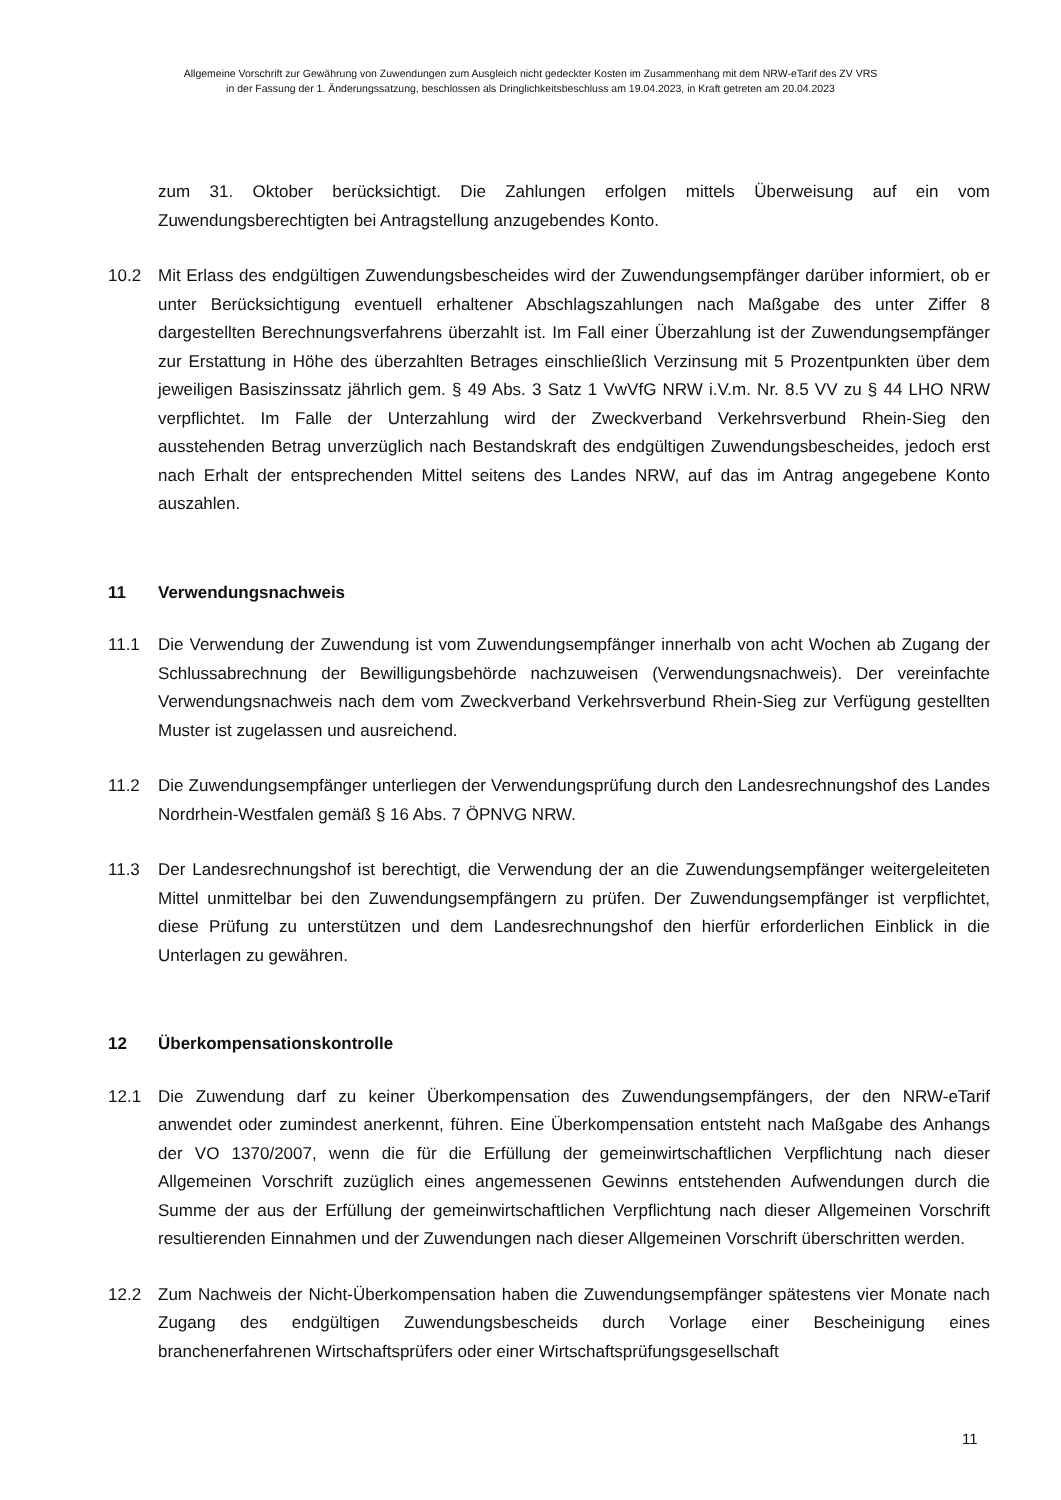Allgemeine Vorschrift zur Gewährung von Zuwendungen zum Ausgleich nicht gedeckter Kosten im Zusammenhang mit dem NRW-eTarif des ZV VRS
in der Fassung der 1. Änderungssatzung, beschlossen als Dringlichkeitsbeschluss am 19.04.2023, in Kraft getreten am 20.04.2023
zum 31. Oktober berücksichtigt. Die Zahlungen erfolgen mittels Überweisung auf ein vom Zuwendungsberechtigten bei Antragstellung anzugebendes Konto.
10.2 Mit Erlass des endgültigen Zuwendungsbescheides wird der Zuwendungsempfänger darüber informiert, ob er unter Berücksichtigung eventuell erhaltener Abschlagszahlungen nach Maßgabe des unter Ziffer 8 dargestellten Berechnungsverfahrens überzahlt ist. Im Fall einer Überzahlung ist der Zuwendungsempfänger zur Erstattung in Höhe des überzahlten Betrages einschließlich Verzinsung mit 5 Prozentpunkten über dem jeweiligen Basiszinssatz jährlich gem. § 49 Abs. 3 Satz 1 VwVfG NRW i.V.m. Nr. 8.5 VV zu § 44 LHO NRW verpflichtet. Im Falle der Unterzahlung wird der Zweckverband Verkehrsverbund Rhein-Sieg den ausstehenden Betrag unverzüglich nach Bestandskraft des endgültigen Zuwendungsbescheides, jedoch erst nach Erhalt der entsprechenden Mittel seitens des Landes NRW, auf das im Antrag angegebene Konto auszahlen.
11 Verwendungsnachweis
11.1 Die Verwendung der Zuwendung ist vom Zuwendungsempfänger innerhalb von acht Wochen ab Zugang der Schlussabrechnung der Bewilligungsbehörde nachzuweisen (Verwendungsnachweis). Der vereinfachte Verwendungsnachweis nach dem vom Zweckverband Verkehrsverbund Rhein-Sieg zur Verfügung gestellten Muster ist zugelassen und ausreichend.
11.2 Die Zuwendungsempfänger unterliegen der Verwendungsprüfung durch den Landesrechnungshof des Landes Nordrhein-Westfalen gemäß § 16 Abs. 7 ÖPNVG NRW.
11.3 Der Landesrechnungshof ist berechtigt, die Verwendung der an die Zuwendungsempfänger weitergeleiteten Mittel unmittelbar bei den Zuwendungsempfängern zu prüfen. Der Zuwendungsempfänger ist verpflichtet, diese Prüfung zu unterstützen und dem Landesrechnungshof den hierfür erforderlichen Einblick in die Unterlagen zu gewähren.
12 Überkompensationskontrolle
12.1 Die Zuwendung darf zu keiner Überkompensation des Zuwendungsempfängers, der den NRW-eTarif anwendet oder zumindest anerkennt, führen. Eine Überkompensation entsteht nach Maßgabe des Anhangs der VO 1370/2007, wenn die für die Erfüllung der gemeinwirtschaftlichen Verpflichtung nach dieser Allgemeinen Vorschrift zuzüglich eines angemessenen Gewinns entstehenden Aufwendungen durch die Summe der aus der Erfüllung der gemeinwirtschaftlichen Verpflichtung nach dieser Allgemeinen Vorschrift resultierenden Einnahmen und der Zuwendungen nach dieser Allgemeinen Vorschrift überschritten werden.
12.2 Zum Nachweis der Nicht-Überkompensation haben die Zuwendungsempfänger spätestens vier Monate nach Zugang des endgültigen Zuwendungsbescheids durch Vorlage einer Bescheinigung eines branchenerfahrenen Wirtschaftsprüfers oder einer Wirtschaftsprüfungsgesellschaft
11